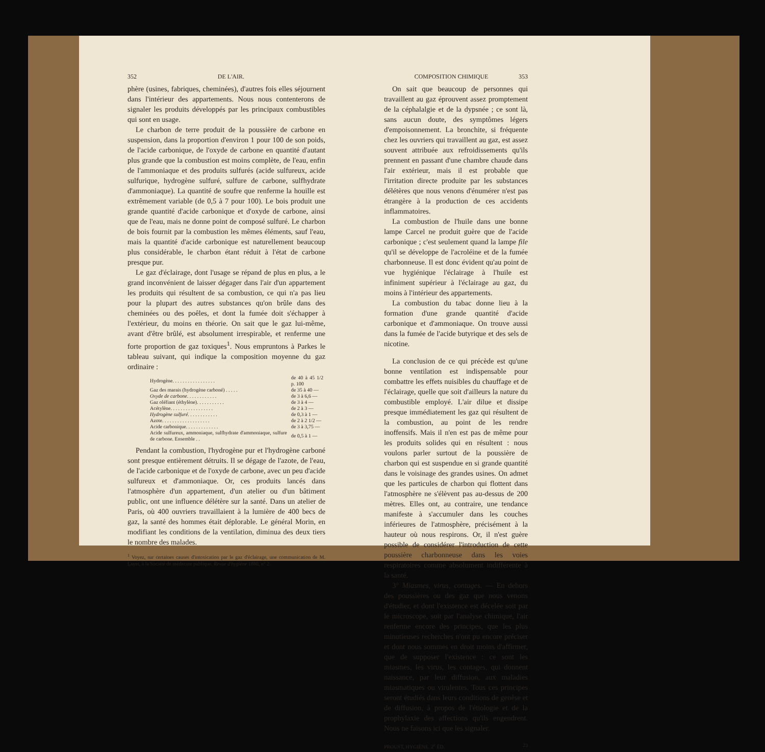352 DE L'AIR.
phère (usines, fabriques, cheminées), d'autres fois elles séjournent dans l'intérieur des appartements. Nous nous contenterons de signaler les produits développés par les principaux combustibles qui sont en usage.
Le charbon de terre produit de la poussière de carbone en suspension, dans la proportion d'environ 1 pour 100 de son poids, de l'acide carbonique, de l'oxyde de carbone en quantité d'autant plus grande que la combustion est moins complète, de l'eau, enfin de l'ammoniaque et des produits sulfurés (acide sulfureux, acide sulfurique, hydrogène sulfuré, sulfure de carbone, sulfhydrate d'ammoniaque). La quantité de soufre que renferme la houille est extrêmement variable (de 0,5 à 7 pour 100). Le bois produit une grande quantité d'acide carbonique et d'oxyde de carbone, ainsi que de l'eau, mais ne donne point de composé sulfuré. Le charbon de bois fournit par la combustion les mêmes éléments, sauf l'eau, mais la quantité d'acide carbonique est naturellement beaucoup plus considérable, le charbon étant réduit à l'état de carbone presque pur.
Le gaz d'éclairage, dont l'usage se répand de plus en plus, a le grand inconvénient de laisser dégager dans l'air d'un appartement les produits qui résultent de sa combustion, ce qui n'a pas lieu pour la plupart des autres substances qu'on brûle dans des cheminées ou des poêles, et dont la fumée doit s'échapper à l'extérieur, du moins en théorie. On sait que le gaz lui-même, avant d'être brûlé, est absolument irrespirable, et renferme une forte proportion de gaz toxiques<sup>1</sup>. Nous empruntons à Parkes le tableau suivant, qui indique la composition moyenne du gaz ordinaire :
| Hydrogène. . . . . . . . . . . . . . . . . | de 40 à 45 1/2 p. 100 |
| Gaz des marais (hydrogène carboné) . . . . . | de 35 à 40 — |
| Oxyde de carbone . . . . . . . . . . . . | de 3 à 6,6 — |
| Gaz oléfiant (éthylène). . . . . . . . . . . | de 3 à 4 — |
| Acétylène. . . . . . . . . . . . . . . . . | de 2 à 3 — |
| Hydrogène sulfuré . . . . . . . . . . . . | de 0,3 à 1 — |
| Azote. . . . . . . . . . . . . . . . . . . | de 2 à 2 1/2 — |
| Acide carbonique. . . . . . . . . . . . . | de 3 à 3,75 — |
| Acide sulfureux, ammoniaque, sulfhydrate d'ammoniaque, sulfure de carbone. Ensemble . . | de 0,5 à 1 — |
Pendant la combustion, l'hydrogène pur et l'hydrogène carboné sont presque entièrement détruits. Il se dégage de l'azote, de l'eau, de l'acide carbonique et de l'oxyde de carbone, avec un peu d'acide sulfureux et d'ammoniaque. Or, ces produits lancés dans l'atmosphère d'un appartement, d'un atelier ou d'un bâtiment public, ont une influence délétère sur la santé. Dans un atelier de Paris, où 400 ouvriers travaillaient à la lumière de 400 becs de gaz, la santé des hommes était déplorable. Le général Morin, en modifiant les conditions de la ventilation, diminua des deux tiers le nombre des malades.
<sup>1</sup> Voyez, sur certaines causes d'intoxication par le gaz d'éclairage, une communication de M. Layet, à la Société de médecine publique. Revue d'hygiène 1880, n° 2.
COMPOSITION CHIMIQUE 353
On sait que beaucoup de personnes qui travaillent au gaz éprouvent assez promptement de la céphalalgie et de la dypsnée ; ce sont là, sans aucun doute, des symptômes légers d'empoisonnement. La bronchite, si fréquente chez les ouvriers qui travaillent au gaz, est assez souvent attribuée aux refroidissements qu'ils prennent en passant d'une chambre chaude dans l'air extérieur, mais il est probable que l'irritation directe produite par les substances délétères que nous venons d'énumérer n'est pas étrangère à la production de ces accidents inflammatoires.
La combustion de l'huile dans une bonne lampe Carcel ne produit guère que de l'acide carbonique ; c'est seulement quand la lampe file qu'il se développe de l'acroléine et de la fumée charbonneuse. Il est donc évident qu'au point de vue hygiénique l'éclairage à l'huile est infiniment supérieur à l'éclairage au gaz, du moins à l'intérieur des appartements.
La combustion du tabac donne lieu à la formation d'une grande quantité d'acide carbonique et d'ammoniaque. On trouve aussi dans la fumée de l'acide butyrique et des sels de nicotine.
La conclusion de ce qui précède est qu'une bonne ventilation est indispensable pour combattre les effets nuisibles du chauffage et de l'éclairage, quelle que soit d'ailleurs la nature du combustible employé. L'air dilue et dissipe presque immédiatement les gaz qui résultent de la combustion, au point de les rendre inoffensifs. Mais il n'en est pas de même pour les produits solides qui en résultent : nous voulons parler surtout de la poussière de charbon qui est suspendue en si grande quantité dans le voisinage des grandes usines. On admet que les particules de charbon qui flottent dans l'atmosphère ne s'élèvent pas au-dessus de 200 mètres. Elles ont, au contraire, une tendance manifeste à s'accumuler dans les couches inférieures de l'atmosphère, précisément à la hauteur où nous respirons. Or, il n'est guère possible de considérer l'introduction de cette poussière charbonneuse dans les voies respiratoires comme absolument indifférente à la santé.
3° Miasmes, virus, contages. — En dehors des poussières ou des gaz que nous venons d'étudier, et dont l'existence est décelée soit par le microscope, soit par l'analyse chimique, l'air renferme encore des principes, que les plus minutieuses recherches n'ont pu encore préciser et dont nous sommes en droit moins d'affirmer, que de supposer l'existence : ce sont les miasmes, les virus, les contages, qui donnent naissance, par leur diffusion, aux maladies miasmatiques ou virulentes. Tous ces principes seront étudiés dans leurs conditions de genèse et de diffusion, à propos de l'étiologie et de la prophylaxie des affections qu'ils engendrent. Nous ne faisons ici que les signaler.
PROUST, HYGIÈNE. 2<sup>e</sup> ÉD. 23